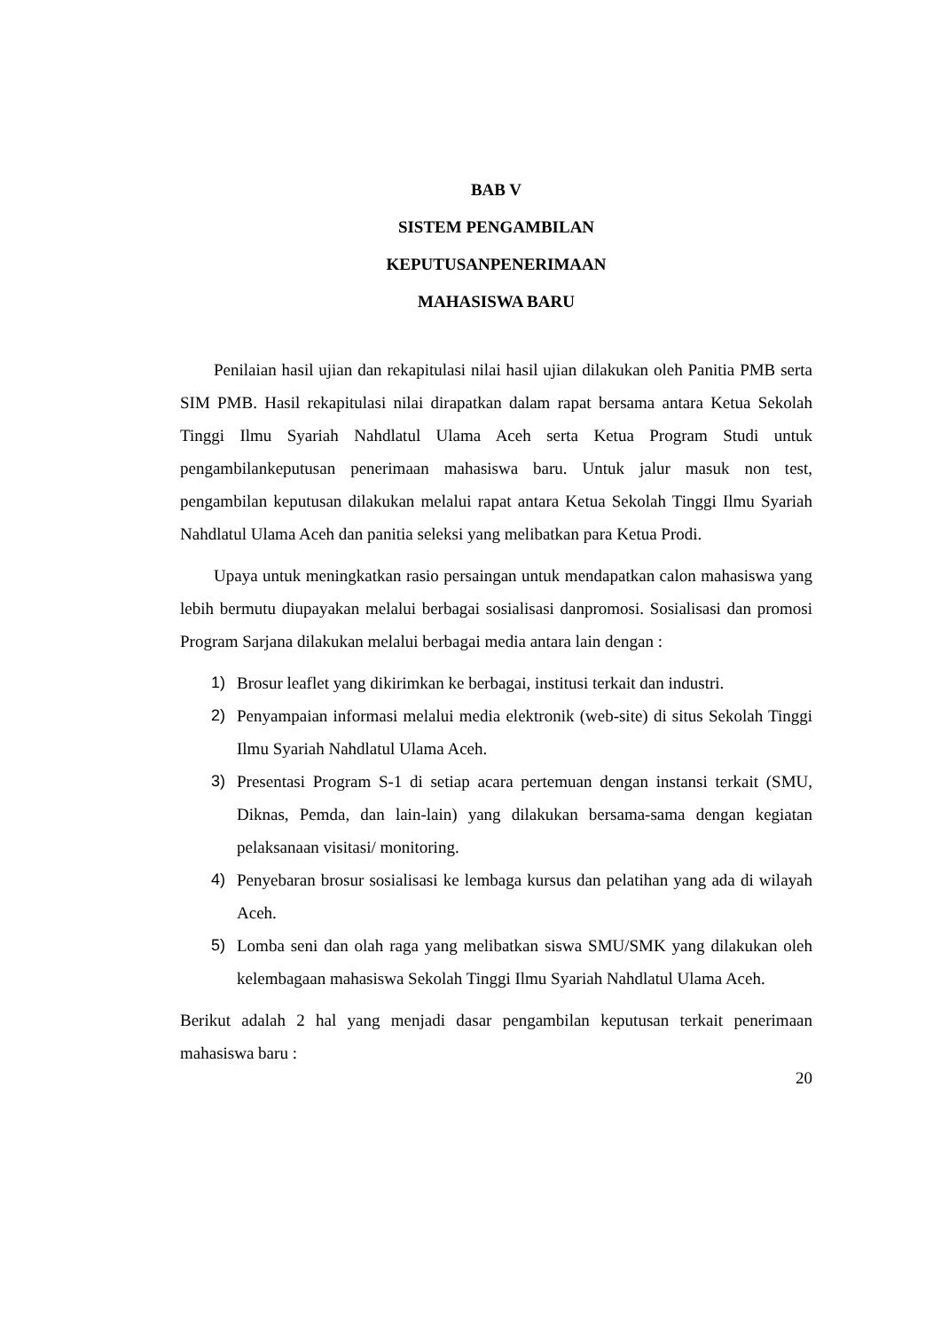BAB V
SISTEM PENGAMBILAN
KEPUTUSANPENERIMAAN
MAHASISWA BARU
Penilaian hasil ujian dan rekapitulasi nilai hasil ujian dilakukan oleh Panitia PMB serta SIM PMB. Hasil rekapitulasi nilai dirapatkan dalam rapat bersama antara Ketua Sekolah Tinggi Ilmu Syariah Nahdlatul Ulama Aceh serta Ketua Program Studi untuk pengambilankeputusan penerimaan mahasiswa baru. Untuk jalur masuk non test, pengambilan keputusan dilakukan melalui rapat antara Ketua Sekolah Tinggi Ilmu Syariah Nahdlatul Ulama Aceh dan panitia seleksi yang melibatkan para Ketua Prodi.
Upaya untuk meningkatkan rasio persaingan untuk mendapatkan calon mahasiswa yang lebih bermutu diupayakan melalui berbagai sosialisasi danpromosi. Sosialisasi dan promosi Program Sarjana dilakukan melalui berbagai media antara lain dengan :
1) Brosur leaflet yang dikirimkan ke berbagai, institusi terkait dan industri.
2) Penyampaian informasi melalui media elektronik (web-site) di situs Sekolah Tinggi Ilmu Syariah Nahdlatul Ulama Aceh.
3) Presentasi Program S-1 di setiap acara pertemuan dengan instansi terkait (SMU, Diknas, Pemda, dan lain-lain) yang dilakukan bersama-sama dengan kegiatan pelaksanaan visitasi/ monitoring.
4) Penyebaran brosur sosialisasi ke lembaga kursus dan pelatihan yang ada di wilayah Aceh.
5) Lomba seni dan olah raga yang melibatkan siswa SMU/SMK yang dilakukan oleh kelembagaan mahasiswa Sekolah Tinggi Ilmu Syariah Nahdlatul Ulama Aceh.
Berikut adalah 2 hal yang menjadi dasar pengambilan keputusan terkait penerimaan mahasiswa baru :
20